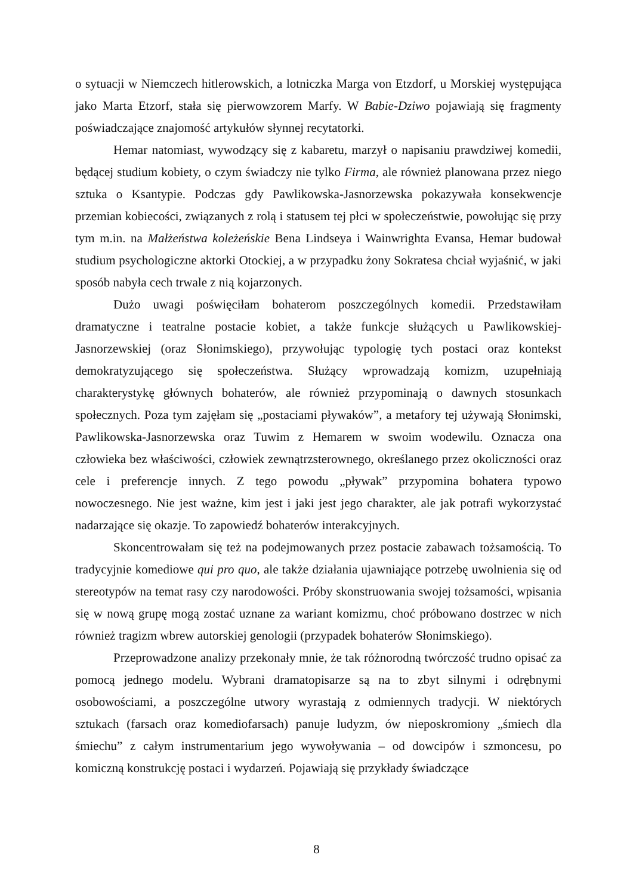o sytuacji w Niemczech hitlerowskich, a lotniczka Marga von Etzdorf, u Morskiej występująca jako Marta Etzorf, stała się pierwowzorem Marfy. W Babie-Dziwo pojawiają się fragmenty poświadczające znajomość artykułów słynnej recytatorki.
Hemar natomiast, wywodzący się z kabaretu, marzył o napisaniu prawdziwej komedii, będącej studium kobiety, o czym świadczy nie tylko Firma, ale również planowana przez niego sztuka o Ksantypie. Podczas gdy Pawlikowska-Jasnorzewska pokazywała konsekwencje przemian kobiecości, związanych z rolą i statusem tej płci w społeczeństwie, powołując się przy tym m.in. na Małżeństwa koleżeńskie Bena Lindseya i Wainwrighta Evansa, Hemar budował studium psychologiczne aktorki Otockiej, a w przypadku żony Sokratesa chciał wyjaśnić, w jaki sposób nabyła cech trwale z nią kojarzonych.
Dużo uwagi poświęciłam bohaterom poszczególnych komedii. Przedstawiłam dramatyczne i teatralne postacie kobiet, a także funkcje służących u Pawlikowskiej-Jasnorzewskiej (oraz Słonimskiego), przywołując typologię tych postaci oraz kontekst demokratyzującego się społeczeństwa. Służący wprowadzają komizm, uzupełniają charakterystykę głównych bohaterów, ale również przypominają o dawnych stosunkach społecznych. Poza tym zajęłam się „postaciami pływaków”, a metafory tej używają Słonimski, Pawlikowska-Jasnorzewska oraz Tuwim z Hemarem w swoim wodewilu. Oznacza ona człowieka bez właściwości, człowiek zewnątrzsterownego, określanego przez okoliczności oraz cele i preferencje innych. Z tego powodu „pływak” przypomina bohatera typowo nowoczesnego. Nie jest ważne, kim jest i jaki jest jego charakter, ale jak potrafi wykorzystać nadarzające się okazje. To zapowiedź bohaterów interakcyjnych.
Skoncentrowałam się też na podejmowanych przez postacie zabawach tożsamością. To tradycyjnie komediowe qui pro quo, ale także działania ujawniające potrzebę uwolnienia się od stereotypów na temat rasy czy narodowości. Próby skonstruowania swojej tożsamości, wpisania się w nową grupę mogą zostać uznane za wariant komizmu, choć próbowano dostrzec w nich również tragizm wbrew autorskiej genologii (przypadek bohaterów Słonimskiego).
Przeprowadzone analizy przekonały mnie, że tak różnorodną twórczość trudno opisać za pomocą jednego modelu. Wybrani dramatopisarze są na to zbyt silnymi i odrębnymi osobowościami, a poszczególne utwory wyrastają z odmiennych tradycji. W niektórych sztukach (farsach oraz komediofarsach) panuje ludyzm, ów nieposkromiony „śmiech dla śmiechu” z całym instrumentarium jego wywoływania – od dowcipów i szmoncesu, po komiczną konstrukcję postaci i wydarzeń. Pojawiają się przykłady świadczące
8